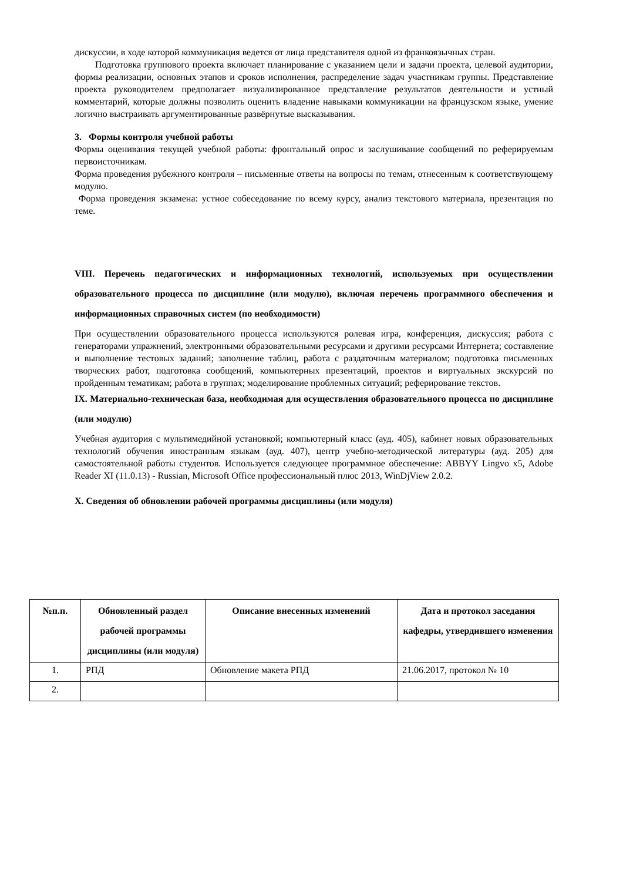дискуссии, в ходе которой коммуникация ведется от лица представителя одной из франкоязычных стран.
Подготовка группового проекта включает планирование с указанием цели и задачи проекта, целевой аудитории, формы реализации, основных этапов и сроков исполнения, распределение задач участникам группы. Представление проекта руководителем предполагает визуализированное представление результатов деятельности и устный комментарий, которые должны позволить оценить владение навыками коммуникации на французском языке, умение логично выстраивать аргументированные развёрнутые высказывания.
3. Формы контроля учебной работы
Формы оценивания текущей учебной работы: фронтальный опрос и заслушивание сообщений по реферируемым первоисточникам.
Форма проведения рубежного контроля – письменные ответы на вопросы по темам, отнесенным к соответствующему модулю.
Форма проведения экзамена: устное собеседование по всему курсу, анализ текстового материала, презентация по теме.
VIII. Перечень педагогических и информационных технологий, используемых при осуществлении образовательного процесса по дисциплине (или модулю), включая перечень программного обеспечения и информационных справочных систем (по необходимости)
При осуществлении образовательного процесса используются ролевая игра, конференция, дискуссия; работа с генераторами упражнений, электронными образовательными ресурсами и другими ресурсами Интернета; составление и выполнение тестовых заданий; заполнение таблиц, работа с раздаточным материалом; подготовка письменных творческих работ, подготовка сообщений, компьютерных презентаций, проектов и виртуальных экскурсий по пройденным тематикам; работа в группах; моделирование проблемных ситуаций; реферирование текстов.
IX. Материально-техническая база, необходимая для осуществления образовательного процесса по дисциплине (или модулю)
Учебная аудитория с мультимедийной установкой; компьютерный класс (ауд. 405), кабинет новых образовательных технологий обучения иностранным языкам (ауд. 407), центр учебно-методической литературы (ауд. 205) для самостоятельной работы студентов. Используется следующее программное обеспечение: ABBYY Lingvo x5, Adobe Reader XI (11.0.13) - Russian, Microsoft Office профессиональный плюс 2013, WinDjView 2.0.2.
X. Сведения об обновлении рабочей программы дисциплины (или модуля)
| №п.п. | Обновленный раздел рабочей программы дисциплины (или модуля) | Описание внесенных изменений | Дата и протокол заседания кафедры, утвердившего изменения |
| --- | --- | --- | --- |
| 1. | РПД | Обновление макета РПД | 21.06.2017, протокол № 10 |
| 2. | | | |